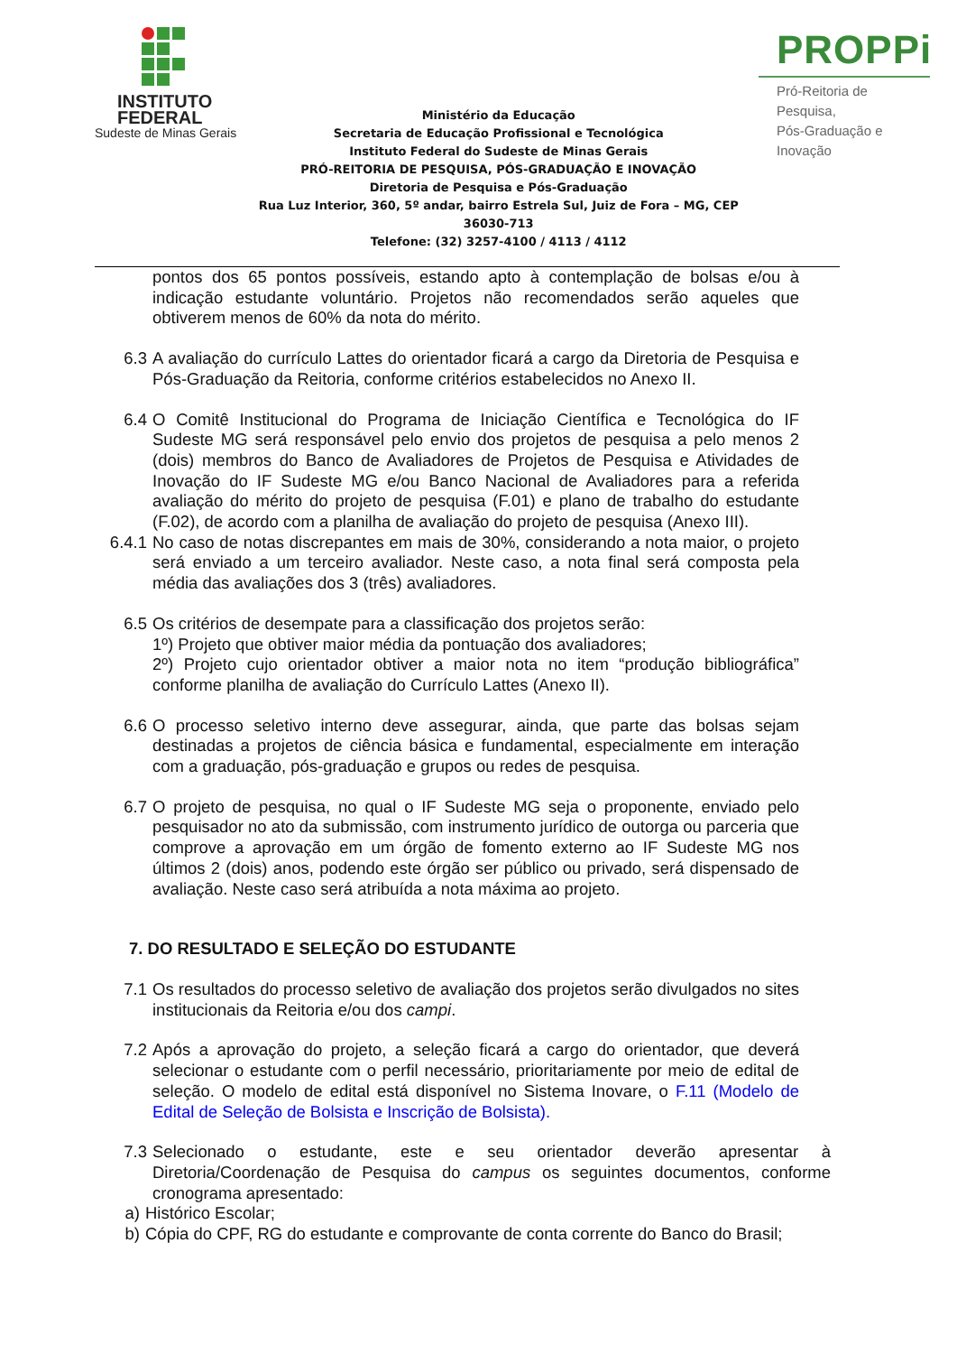INSTITUTO
FEDERAL
Sudeste de Minas Gerais
Ministério da Educação
Secretaria de Educação Profissional e Tecnológica
Instituto Federal do Sudeste de Minas Gerais
PRÓ-REITORIA DE PESQUISA, PÓS-GRADUAÇÃO E INOVAÇÃO
Diretoria de Pesquisa e Pós-Graduação
Rua Luz Interior, 360, 5º andar, bairro Estrela Sul, Juiz de Fora – MG, CEP 36030-713
Telefone: (32) 3257-4100 / 4113 / 4112
PROPPi
Pró-Reitoria de Pesquisa,
Pós-Graduação e Inovação
pontos dos 65 pontos possíveis, estando apto à contemplação de bolsas e/ou à indicação estudante voluntário. Projetos não recomendados serão aqueles que obtiverem menos de 60% da nota do mérito.
6.3 A avaliação do currículo Lattes do orientador ficará a cargo da Diretoria de Pesquisa e Pós-Graduação da Reitoria, conforme critérios estabelecidos no Anexo II.
6.4 O Comitê Institucional do Programa de Iniciação Científica e Tecnológica do IF Sudeste MG será responsável pelo envio dos projetos de pesquisa a pelo menos 2 (dois) membros do Banco de Avaliadores de Projetos de Pesquisa e Atividades de Inovação do IF Sudeste MG e/ou Banco Nacional de Avaliadores para a referida avaliação do mérito do projeto de pesquisa (F.01) e plano de trabalho do estudante (F.02), de acordo com a planilha de avaliação do projeto de pesquisa (Anexo III).
6.4.1 No caso de notas discrepantes em mais de 30%, considerando a nota maior, o projeto será enviado a um terceiro avaliador. Neste caso, a nota final será composta pela média das avaliações dos 3 (três) avaliadores.
6.5 Os critérios de desempate para a classificação dos projetos serão:
1º) Projeto que obtiver maior média da pontuação dos avaliadores;
2º) Projeto cujo orientador obtiver a maior nota no item “produção bibliográfica” conforme planilha de avaliação do Currículo Lattes (Anexo II).
6.6 O processo seletivo interno deve assegurar, ainda, que parte das bolsas sejam destinadas a projetos de ciência básica e fundamental, especialmente em interação com a graduação, pós-graduação e grupos ou redes de pesquisa.
6.7 O projeto de pesquisa, no qual o IF Sudeste MG seja o proponente, enviado pelo pesquisador no ato da submissão, com instrumento jurídico de outorga ou parceria que comprove a aprovação em um órgão de fomento externo ao IF Sudeste MG nos últimos 2 (dois) anos, podendo este órgão ser público ou privado, será dispensado de avaliação. Neste caso será atribuída a nota máxima ao projeto.
7. DO RESULTADO E SELEÇÃO DO ESTUDANTE
7.1 Os resultados do processo seletivo de avaliação dos projetos serão divulgados no sites institucionais da Reitoria e/ou dos campi.
7.2 Após a aprovação do projeto, a seleção ficará a cargo do orientador, que deverá selecionar o estudante com o perfil necessário, prioritariamente por meio de edital de seleção. O modelo de edital está disponível no Sistema Inovare, o F.11 (Modelo de Edital de Seleção de Bolsista e Inscrição de Bolsista).
7.3 Selecionado o estudante, este e seu orientador deverão apresentar à Diretoria/Coordenação de Pesquisa do campus os seguintes documentos, conforme cronograma apresentado:
a) Histórico Escolar;
b) Cópia do CPF, RG do estudante e comprovante de conta corrente do Banco do Brasil;